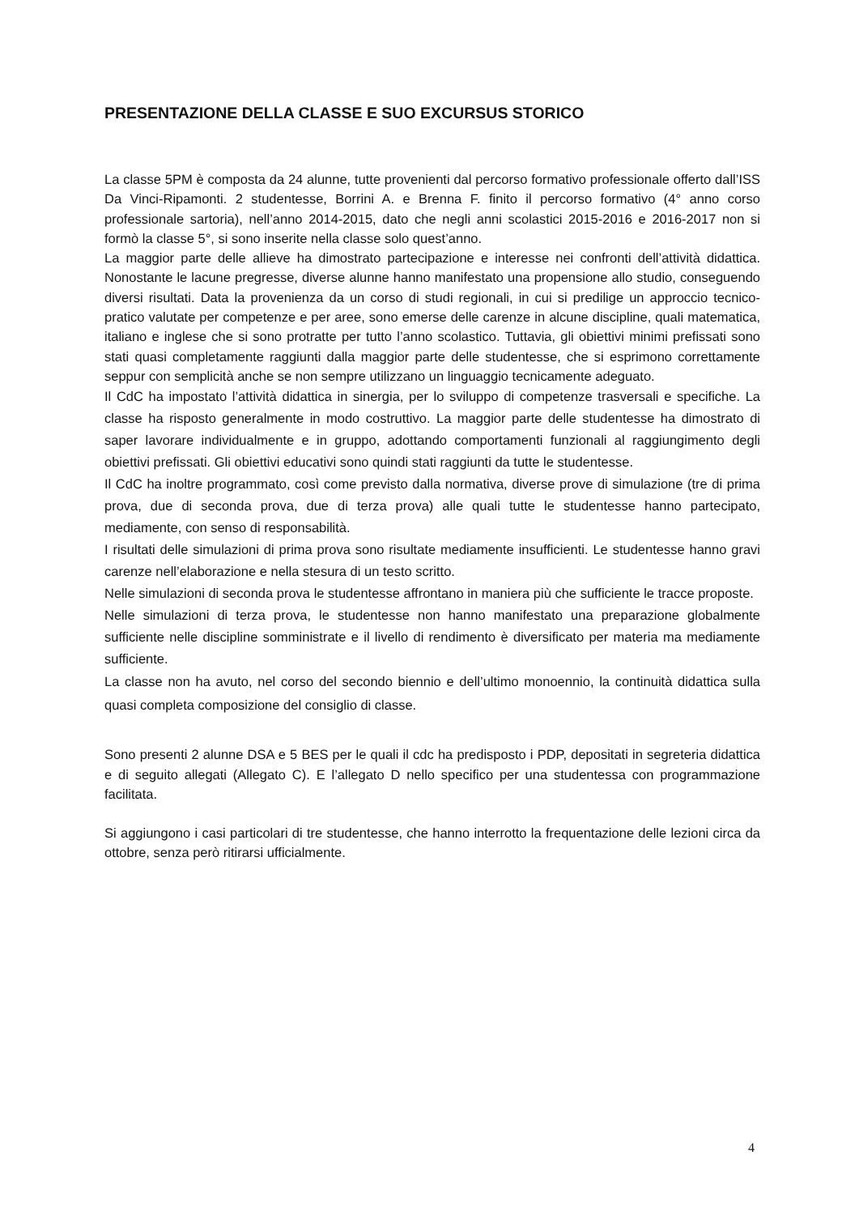PRESENTAZIONE DELLA CLASSE E SUO EXCURSUS STORICO
La classe 5PM è composta da 24 alunne, tutte provenienti dal percorso formativo professionale offerto dall’ISS Da Vinci-Ripamonti. 2 studentesse, Borrini A. e Brenna F. finito il percorso formativo (4° anno corso professionale sartoria), nell’anno 2014-2015, dato che negli anni scolastici 2015-2016 e 2016-2017 non si formò la classe 5°, si sono inserite nella classe solo quest’anno.
La maggior parte delle allieve ha dimostrato partecipazione e interesse nei confronti dell’attività didattica. Nonostante le lacune pregresse, diverse alunne hanno manifestato una propensione allo studio, conseguendo diversi risultati. Data la provenienza da un corso di studi regionali, in cui si predilige un approccio tecnico-pratico valutate per competenze e per aree, sono emerse delle carenze in alcune discipline, quali matematica, italiano e inglese che si sono protratte per tutto l’anno scolastico. Tuttavia, gli obiettivi minimi prefissati sono stati quasi completamente raggiunti dalla maggior parte delle studentesse, che si esprimono correttamente seppur con semplicità anche se non sempre utilizzano un linguaggio tecnicamente adeguato.
Il CdC ha impostato l’attività didattica in sinergia, per lo sviluppo di competenze trasversali e specifiche. La classe ha risposto generalmente in modo costruttivo. La maggior parte delle studentesse ha dimostrato di saper lavorare individualmente e in gruppo, adottando comportamenti funzionali al raggiungimento degli obiettivi prefissati. Gli obiettivi educativi sono quindi stati raggiunti da tutte le studentesse.
Il CdC ha inoltre programmato, così come previsto dalla normativa, diverse prove di simulazione (tre di prima prova, due di seconda prova, due di terza prova) alle quali tutte le studentesse hanno partecipato, mediamente, con senso di responsabilità.
I risultati delle simulazioni di prima prova sono risultate mediamente insufficienti. Le studentesse hanno gravi carenze nell’elaborazione e nella stesura di un testo scritto.
Nelle simulazioni di seconda prova le studentesse affrontano in maniera più che sufficiente le tracce proposte.
Nelle simulazioni di terza prova, le studentesse non hanno manifestato una preparazione globalmente sufficiente nelle discipline somministrate e il livello di rendimento è diversificato per materia ma mediamente sufficiente.
La classe non ha avuto, nel corso del secondo biennio e dell’ultimo monoennio, la continuità didattica sulla quasi completa composizione del consiglio di classe.
Sono presenti 2 alunne DSA e 5 BES per le quali il cdc ha predisposto i PDP, depositati in segreteria didattica e di seguito allegati (Allegato C). E l’allegato D nello specifico per una studentessa con programmazione facilitata.
Si aggiungono i casi particolari di tre studentesse, che hanno interrotto la frequentazione delle lezioni circa da ottobre, senza però ritirarsi ufficialmente.
4